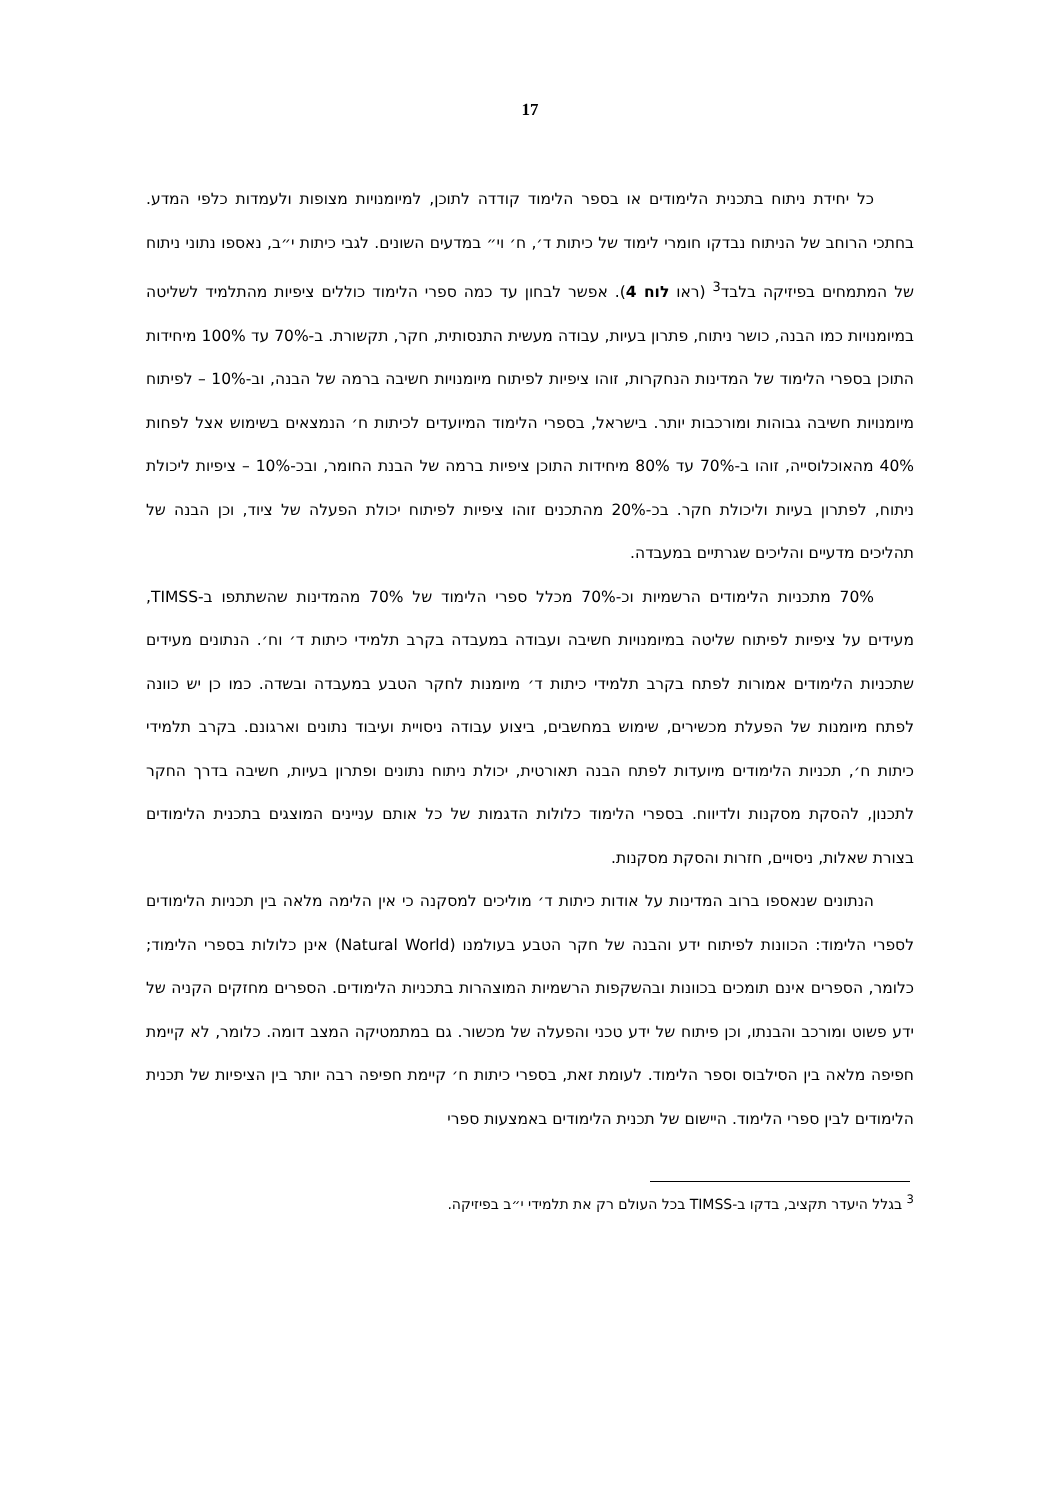17
כל יחידת ניתוח בתכנית הלימודים או בספר הלימוד קודדה לתוכן, למיומנויות מצופות ולעמדות כלפי המדע. בחתכי הרוחב של הניתוח נבדקו חומרי לימוד של כיתות ד׳, ח׳ וי״ במדעים השונים. לגבי כיתות י״ב, נאספו נתוני ניתוח של המתמחים בפיזיקה בלבד<sup>3</sup> (ראו לוח 4). אפשר לבחון עד כמה ספרי הלימוד כוללים ציפיות מהתלמיד לשליטה במיומנויות כמו הבנה, כושר ניתוח, פתרון בעיות, עבודה מעשית התנסותית, חקר, תקשורת. ב-70% עד 100% מיחידות התוכן בספרי הלימוד של המדינות הנחקרות, זוהו ציפיות לפיתוח מיומנויות חשיבה ברמה של הבנה, וב-10% – לפיתוח מיומנויות חשיבה גבוהות ומורכבות יותר. בישראל, בספרי הלימוד המיועדים לכיתות ח׳ הנמצאים בשימוש אצל לפחות 40% מהאוכלוסייה, זוהו ב-70% עד 80% מיחידות התוכן ציפיות ברמה של הבנת החומר, ובכ-10% – ציפיות ליכולת ניתוח, לפתרון בעיות וליכולת חקר. בכ-20% מהתכנים זוהו ציפיות לפיתוח יכולת הפעלה של ציוד, וכן הבנה של תהליכים מדעיים והליכים שגרתיים במעבדה.
70% מתכניות הלימודים הרשמיות וכ-70% מכלל ספרי הלימוד של 70% מהמדינות שהשתתפו ב-TIMSS, מעידים על ציפיות לפיתוח שליטה במיומנויות חשיבה ועבודה במעבדה בקרב תלמידי כיתות ד׳ וח׳. הנתונים מעידים שתכניות הלימודים אמורות לפתח בקרב תלמידי כיתות ד׳ מיומנות לחקר הטבע במעבדה ובשדה. כמו כן יש כוונה לפתח מיומנות של הפעלת מכשירים, שימוש במחשבים, ביצוע עבודה ניסויית ועיבוד נתונים וארגונם. בקרב תלמידי כיתות ח׳, תכניות הלימודים מיועדות לפתח הבנה תאורטית, יכולת ניתוח נתונים ופתרון בעיות, חשיבה בדרך החקר לתכנון, להסקת מסקנות ולדיווח. בספרי הלימוד כלולות הדגמות של כל אותם עניינים המוצגים בתכנית הלימודים בצורת שאלות, ניסויים, חזרות והסקת מסקנות.
הנתונים שנאספו ברוב המדינות על אודות כיתות ד׳ מוליכים למסקנה כי אין הלימה מלאה בין תכניות הלימודים לספרי הלימוד: הכוונות לפיתוח ידע והבנה של חקר הטבע בעולמנו (Natural World) אינן כלולות בספרי הלימוד; כלומר, הספרים אינם תומכים בכוונות ובהשקפות הרשמיות המוצהרות בתכניות הלימודים. הספרים מחזקים הקניה של ידע פשוט ומורכב והבנתו, וכן פיתוח של ידע טכני והפעלה של מכשור. גם במתמטיקה המצב דומה. כלומר, לא קיימת חפיפה מלאה בין הסילבוס וספר הלימוד. לעומת זאת, בספרי כיתות ח׳ קיימת חפיפה רבה יותר בין הציפיות של תכנית הלימודים לבין ספרי הלימוד. היישום של תכנית הלימודים באמצעות ספרי
<sup>3</sup> בגלל היעדר תקציב, בדקו ב-TIMSS בכל העולם רק את תלמידי י״ב בפיזיקה.